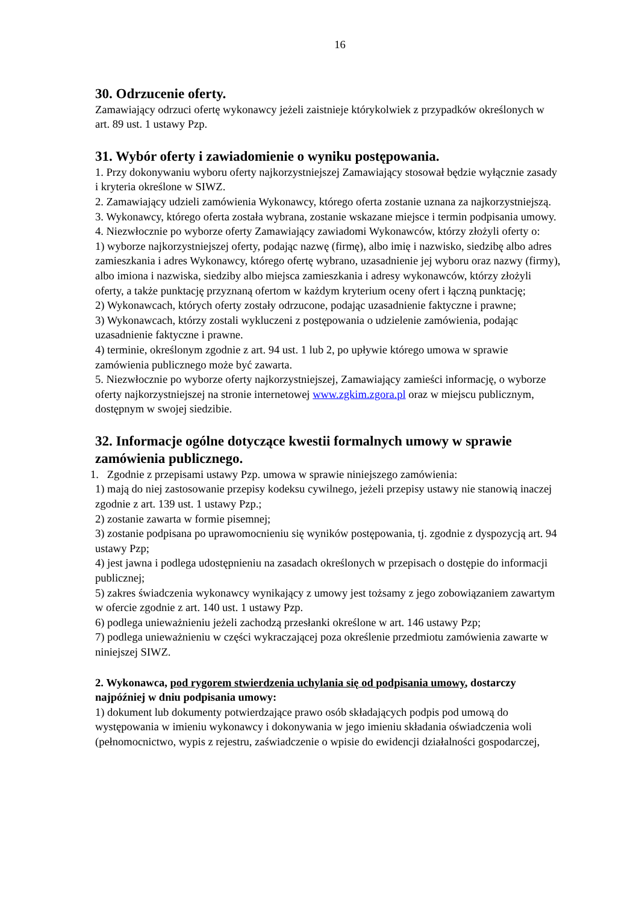16
30. Odrzucenie oferty.
Zamawiający odrzuci ofertę wykonawcy jeżeli zaistnieje którykolwiek z przypadków określonych w art. 89 ust. 1 ustawy Pzp.
31. Wybór oferty i zawiadomienie o wyniku postępowania.
1. Przy dokonywaniu wyboru oferty najkorzystniejszej Zamawiający stosował będzie wyłącznie zasady i kryteria określone w SIWZ.
2. Zamawiający udzieli zamówienia Wykonawcy, którego oferta zostanie uznana za najkorzystniejszą.
3. Wykonawcy, którego oferta została wybrana, zostanie wskazane miejsce i termin podpisania umowy.
4. Niezwłocznie po wyborze oferty Zamawiający zawiadomi Wykonawców, którzy złożyli oferty o:
1) wyborze najkorzystniejszej oferty, podając nazwę (firmę), albo imię i nazwisko, siedzibę albo adres zamieszkania i adres Wykonawcy, którego ofertę wybrano, uzasadnienie jej wyboru oraz nazwy (firmy), albo imiona i nazwiska, siedziby albo miejsca zamieszkania i adresy wykonawców, którzy złożyli oferty, a także punktację przyznaną ofertom w każdym kryterium oceny ofert i łączną punktację;
2) Wykonawcach, których oferty zostały odrzucone, podając uzasadnienie faktyczne i prawne;
3) Wykonawcach, którzy zostali wykluczeni z postępowania o udzielenie zamówienia, podając uzasadnienie faktyczne i prawne.
4) terminie, określonym zgodnie z art. 94 ust. 1 lub 2, po upływie którego umowa w sprawie zamówienia publicznego może być zawarta.
5. Niezwłocznie po wyborze oferty najkorzystniejszej, Zamawiający zamieści informację, o wyborze oferty najkorzystniejszej na stronie internetowej www.zgkim.zgora.pl oraz w miejscu publicznym, dostępnym w swojej siedzibie.
32. Informacje ogólne dotyczące kwestii formalnych umowy w sprawie zamówienia publicznego.
1. Zgodnie z przepisami ustawy Pzp. umowa w sprawie niniejszego zamówienia:
1) mają do niej zastosowanie przepisy kodeksu cywilnego, jeżeli przepisy ustawy nie stanowią inaczej zgodnie z art. 139 ust. 1 ustawy Pzp.;
2) zostanie zawarta w formie pisemnej;
3) zostanie podpisana po uprawomocnieniu się wyników postępowania, tj. zgodnie z dyspozycją art. 94 ustawy Pzp;
4) jest jawna i podlega udostępnieniu na zasadach określonych w przepisach o dostępie do informacji publicznej;
5) zakres świadczenia wykonawcy wynikający z umowy jest tożsamy z jego zobowiązaniem zawartym w ofercie zgodnie z art. 140 ust. 1 ustawy Pzp.
6) podlega unieważnieniu jeżeli zachodzą przesłanki określone w art. 146 ustawy Pzp;
7) podlega unieważnieniu w części wykraczającej poza określenie przedmiotu zamówienia zawarte w niniejszej SIWZ.
2. Wykonawca, pod rygorem stwierdzenia uchylania się od podpisania umowy, dostarczy najpóźniej w dniu podpisania umowy:
1) dokument lub dokumenty potwierdzające prawo osób składających podpis pod umową do występowania w imieniu wykonawcy i dokonywania w jego imieniu składania oświadczenia woli (pełnomocnictwo, wypis z rejestru, zaświadczenie o wpisie do ewidencji działalności gospodarczej,